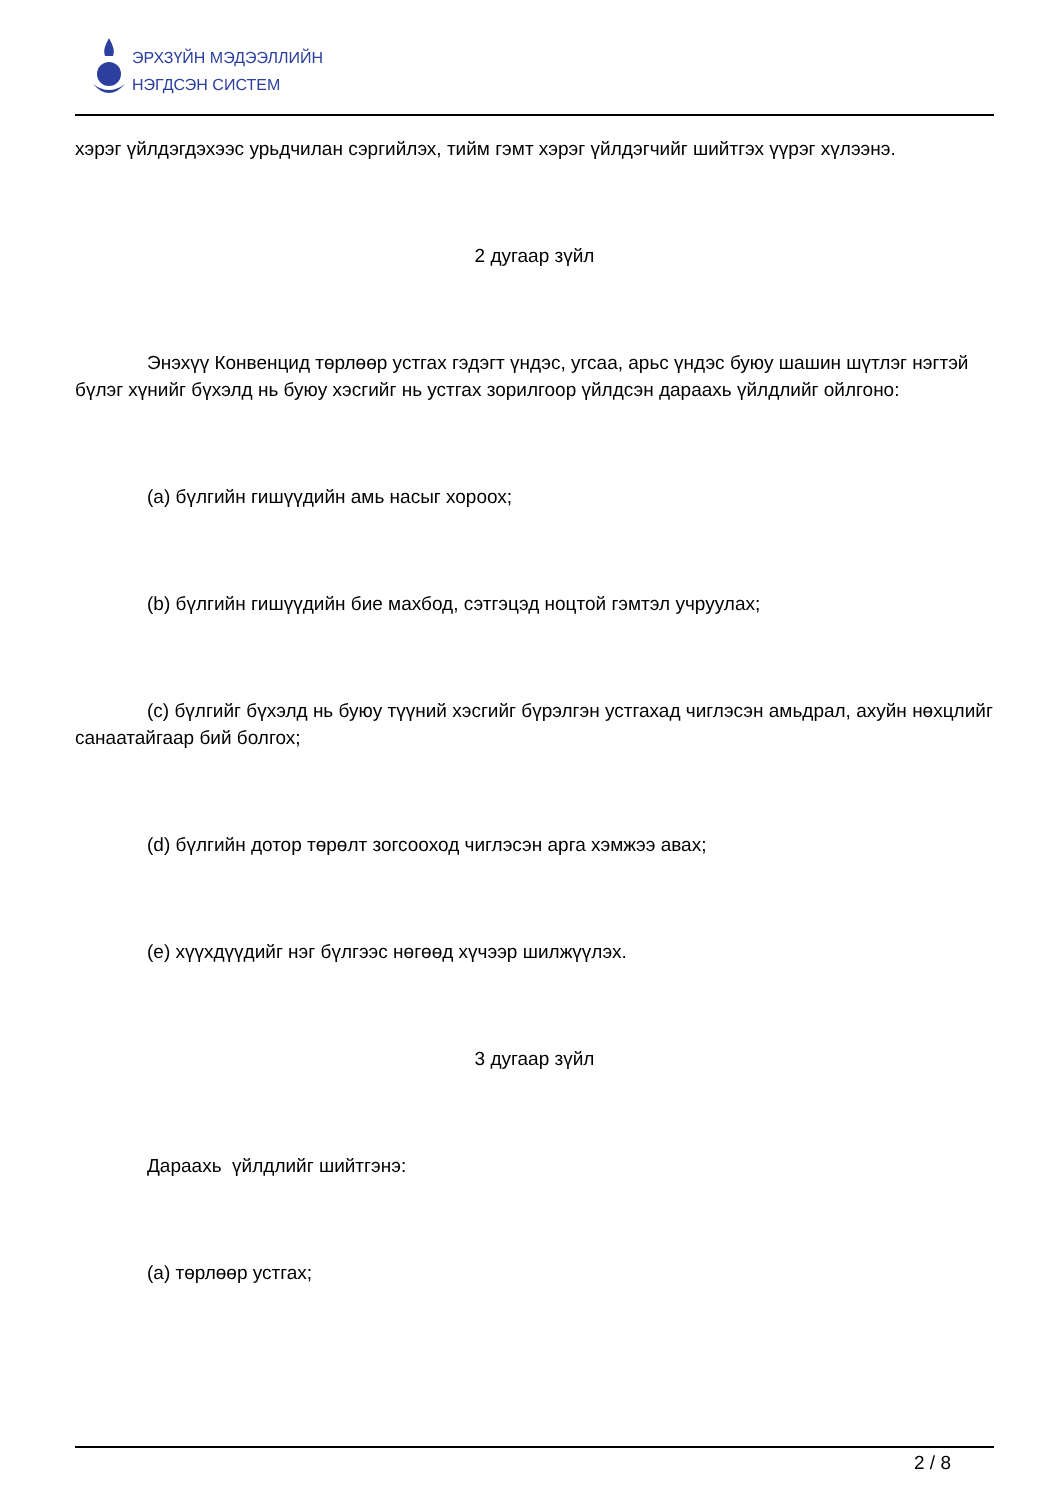ЭРХЗҮЙН МЭДЭЭЛЛИЙН
НЭГДСЭН СИСТЕМ
хэрэг үйлдэгдэхээс урьдчилан сэргийлэх, тийм гэмт хэрэг үйлдэгчийг шийтгэх үүрэг хүлээнэ.
2 дугаар зүйл
Энэхүү Конвенцид төрлөөр устгах гэдэгт үндэс, угсаа, арьс үндэс буюу шашин шүтлэг нэгтэй бүлэг хүнийг бүхэлд нь буюу хэсгийг нь устгах зорилгоор үйлдсэн дараахь үйлдлийг ойлгоно:
(a) бүлгийн гишүүдийн амь насыг хороох;
(b) бүлгийн гишүүдийн бие махбод, сэтгэцэд ноцтой гэмтэл учруулах;
(c) бүлгийг бүхэлд нь буюу түүний хэсгийг бүрэлгэн устгахад чиглэсэн амьдрал, ахуйн нөхцлийг санаатайгаар бий болгох;
(d) бүлгийн дотор төрөлт зогсооход чиглэсэн арга хэмжээ авах;
(e) хүүхдүүдийг нэг бүлгээс нөгөөд хүчээр шилжүүлэх.
3 дугаар зүйл
Дараахь үйлдлийг шийтгэнэ:
(a) төрлөөр устгах;
2 / 8